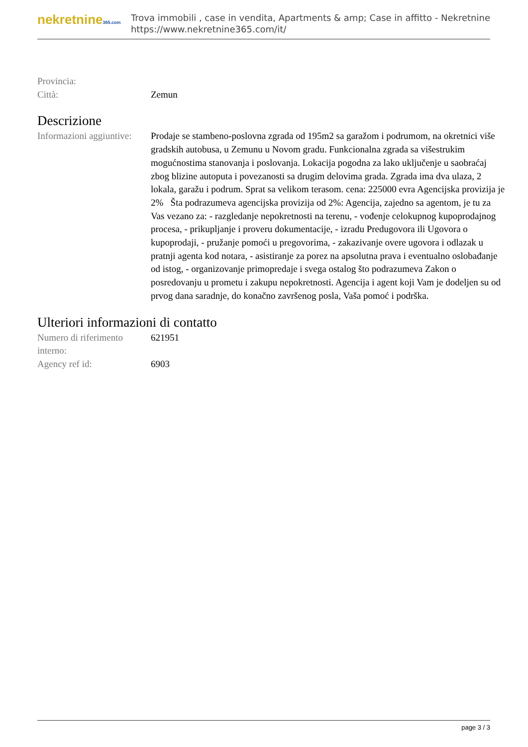nekretnine365.com
Trova immobili , case in vendita, Apartments & amp; Case in affitto - Nekretnine
https://www.nekretnine365.com/it/
| Provincia: | |
| Città: | Zemun |
Descrizione
| Informazioni aggiuntive: | Prodaje se stambeno-poslovna zgrada od 195m2 sa garažom i podrumom, na okretnici više gradskih autobusa, u Zemunu u Novom gradu. Funkcionalna zgrada sa višestrukim mogućnostima stanovanja i poslovanja. Lokacija pogodna za lako uključenje u saobraćaj zbog blizine autoputa i povezanosti sa drugim delovima grada. Zgrada ima dva ulaza, 2 lokala, garažu i podrum. Sprat sa velikom terasom. cena: 225000 evra Agencijska provizija je 2% Šta podrazumeva agencijska provizija od 2%: Agencija, zajedno sa agentom, je tu za Vas vezano za: - razgledanje nepokretnosti na terenu, - vođenje celokupnog kupoprodajnog procesa, - prikupljanje i proveru dokumentacije, - izradu Predugovora ili Ugovora o kupoprodaji, - pružanje pomoći u pregovorima, - zakazivanje overe ugovora i odlazak u pratnji agenta kod notara, - asistiranje za porez na apsolutna prava i eventualno oslobađanje od istog, - organizovanje primopredaje i svega ostalog što podrazumeva Zakon o posredovanju u prometu i zakupu nepokretnosti. Agencija i agent koji Vam je dodeljen su od prvog dana saradnje, do konačno završenog posla, Vaša pomoć i podrška. |
Ulteriori informazioni di contatto
| Numero di riferimento interno: | 621951 |
| Agency ref id: | 6903 |
page 3 / 3